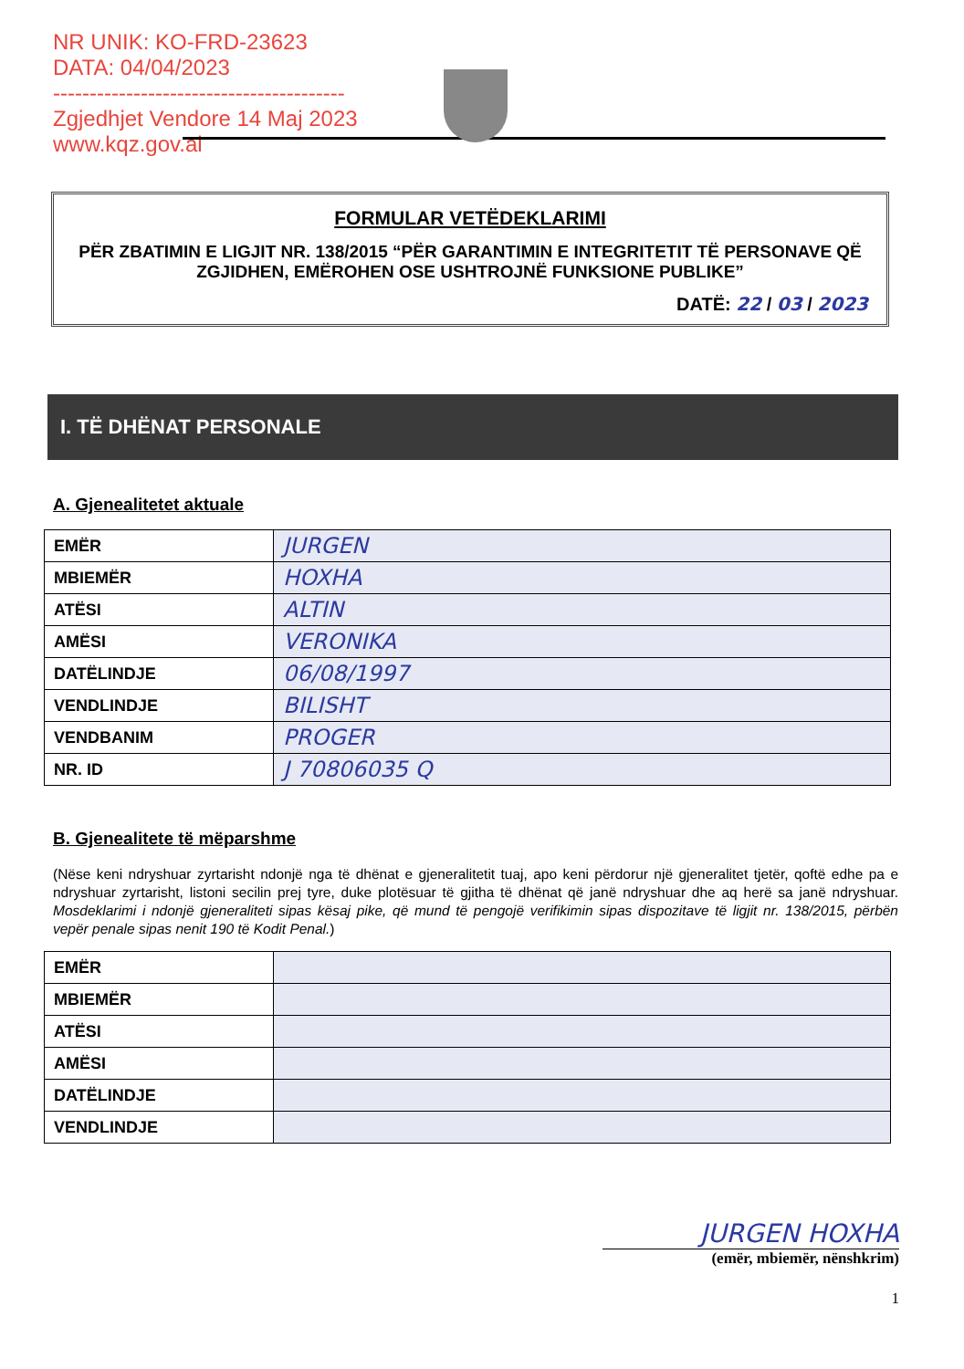NR UNIK: KO-FRD-23623
DATA: 04/04/2023
----------------------------------------
Zgjedhjet Vendore 14 Maj 2023
www.kqz.gov.al
FORMULAR VETËDEKLARIMI
PËR ZBATIMIN E LIGJIT NR. 138/2015 “PËR GARANTIMIN E INTEGRITETIT TË PERSONAVE QË ZGJIDHEN, EMËROHEN OSE USHTROJNË FUNKSIONE PUBLIKE”
DATË: 22 / 03 / 2023
I. TË DHËNAT PERSONALE
A. Gjenealitetet aktuale
| EMËR | JURGEN |
| MBIEMËR | HOXHA |
| ATËSI | ALTIN |
| AMËSI | VERONIKA |
| DATËLINDJE | 06/08/1997 |
| VENDLINDJE | BILISHT |
| VENDBANIM | PROGER |
| NR. ID | J 70806035 Q |
B. Gjenealitete të mëparshme
(Nëse keni ndryshuar zyrtarisht ndonjë nga të dhënat e gjeneralitetit tuaj, apo keni përdorur një gjeneralitet tjetër, qoftë edhe pa e ndryshuar zyrtarisht, listoni secilin prej tyre, duke plotësuar të gjitha të dhënat që janë ndryshuar dhe aq herë sa janë ndryshuar. Mosdeklarimi i ndonjë gjeneraliteti sipas kësaj pike, që mund të pengojë verifikimin sipas dispozitave të ligjit nr. 138/2015, përbën vepër penale sipas nenit 190 të Kodit Penal.)
| EMËR | |
| MBIEMËR | |
| ATËSI | |
| AMËSI | |
| DATËLINDJE | |
| VENDLINDJE | |
JURGEN HOXHA
(emër, mbiemër, nënshkrim)
1